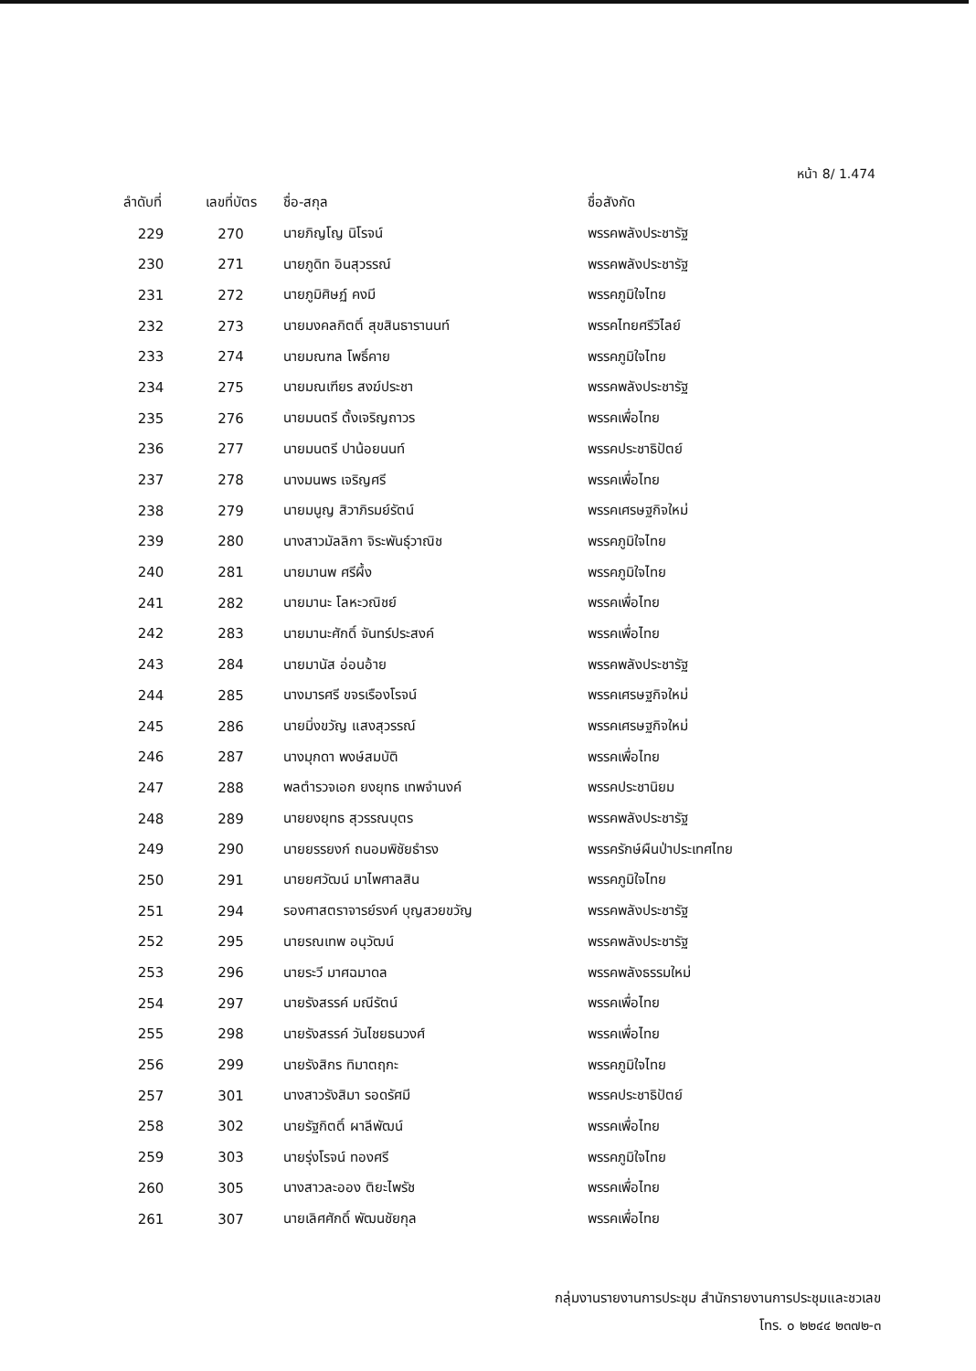หน้า 8/ 1.474
| ลำดับที่ | เลขที่บัตร | ชื่อ-สกุล | ชื่อสังกัด |
| --- | --- | --- | --- |
| 229 | 270 | นายภิญโญ นิโรจน์ | พรรคพลังประชารัฐ |
| 230 | 271 | นายภูดิท อินสุวรรณ์ | พรรคพลังประชารัฐ |
| 231 | 272 | นายภูมิศิษฏ์ คงมี | พรรคภูมิใจไทย |
| 232 | 273 | นายมงคลกิตติ์ สุขสินธารานนท์ | พรรคไทยศรีวิไลย์ |
| 233 | 274 | นายมณฑล โพธิ์คาย | พรรคภูมิใจไทย |
| 234 | 275 | นายมณเฑียร สงฆ์ประชา | พรรคพลังประชารัฐ |
| 235 | 276 | นายมนตรี ตั้งเจริญถาวร | พรรคเพื่อไทย |
| 236 | 277 | นายมนตรี ปาน้อยนนท์ | พรรคประชาธิปัตย์ |
| 237 | 278 | นางมนพร เจริญศรี | พรรคเพื่อไทย |
| 238 | 279 | นายมนูญ สิวาภิรมย์รัตน์ | พรรคเศรษฐกิจใหม่ |
| 239 | 280 | นางสาวมัลลิกา จิระพันธุ์วาณิช | พรรคภูมิใจไทย |
| 240 | 281 | นายมานพ ศรีผึ้ง | พรรคภูมิใจไทย |
| 241 | 282 | นายมานะ โลหะวณิชย์ | พรรคเพื่อไทย |
| 242 | 283 | นายมานะศักดิ์ จันทร์ประสงค์ | พรรคเพื่อไทย |
| 243 | 284 | นายมานัส อ่อนอ้าย | พรรคพลังประชารัฐ |
| 244 | 285 | นางมารศรี ขจรเรืองโรจน์ | พรรคเศรษฐกิจใหม่ |
| 245 | 286 | นายมิ่งขวัญ แสงสุวรรณ์ | พรรคเศรษฐกิจใหม่ |
| 246 | 287 | นางมุกดา พงษ์สมบัติ | พรรคเพื่อไทย |
| 247 | 288 | พลตำรวจเอก ยงยุทธ เทพจำนงค์ | พรรคประชานิยม |
| 248 | 289 | นายยงยุทธ สุวรรณบุตร | พรรคพลังประชารัฐ |
| 249 | 290 | นายยรรยงก์ ถนอมพิชัยธำรง | พรรครักษ์ผืนป่าประเทศไทย |
| 250 | 291 | นายยศวัฒน์ มาไพศาลสิน | พรรคภูมิใจไทย |
| 251 | 294 | รองศาสตราจารย์รงค์ บุญสวยขวัญ | พรรคพลังประชารัฐ |
| 252 | 295 | นายรณเทพ อนุวัฒน์ | พรรคพลังประชารัฐ |
| 253 | 296 | นายระวี มาศฉมาดล | พรรคพลังธรรมใหม่ |
| 254 | 297 | นายรังสรรค์ มณีรัตน์ | พรรคเพื่อไทย |
| 255 | 298 | นายรังสรรค์ วันไชยธนวงศ์ | พรรคเพื่อไทย |
| 256 | 299 | นายรังสิกร ทิมาตฤกะ | พรรคภูมิใจไทย |
| 257 | 301 | นางสาวรังสิมา รอดรัศมี | พรรคประชาธิปัตย์ |
| 258 | 302 | นายรัฐกิตติ์ ผาลีพัฒน์ | พรรคเพื่อไทย |
| 259 | 303 | นายรุ่งโรจน์ ทองศรี | พรรคภูมิใจไทย |
| 260 | 305 | นางสาวละออง ติยะไพรัช | พรรคเพื่อไทย |
| 261 | 307 | นายเลิศศักดิ์ พัฒนชัยกุล | พรรคเพื่อไทย |
กลุ่มงานรายงานการประชุม สำนักรายงานการประชุมและชวเลข
โทร. ๐ ๒๒๔๔ ๒๓๗๒-๓